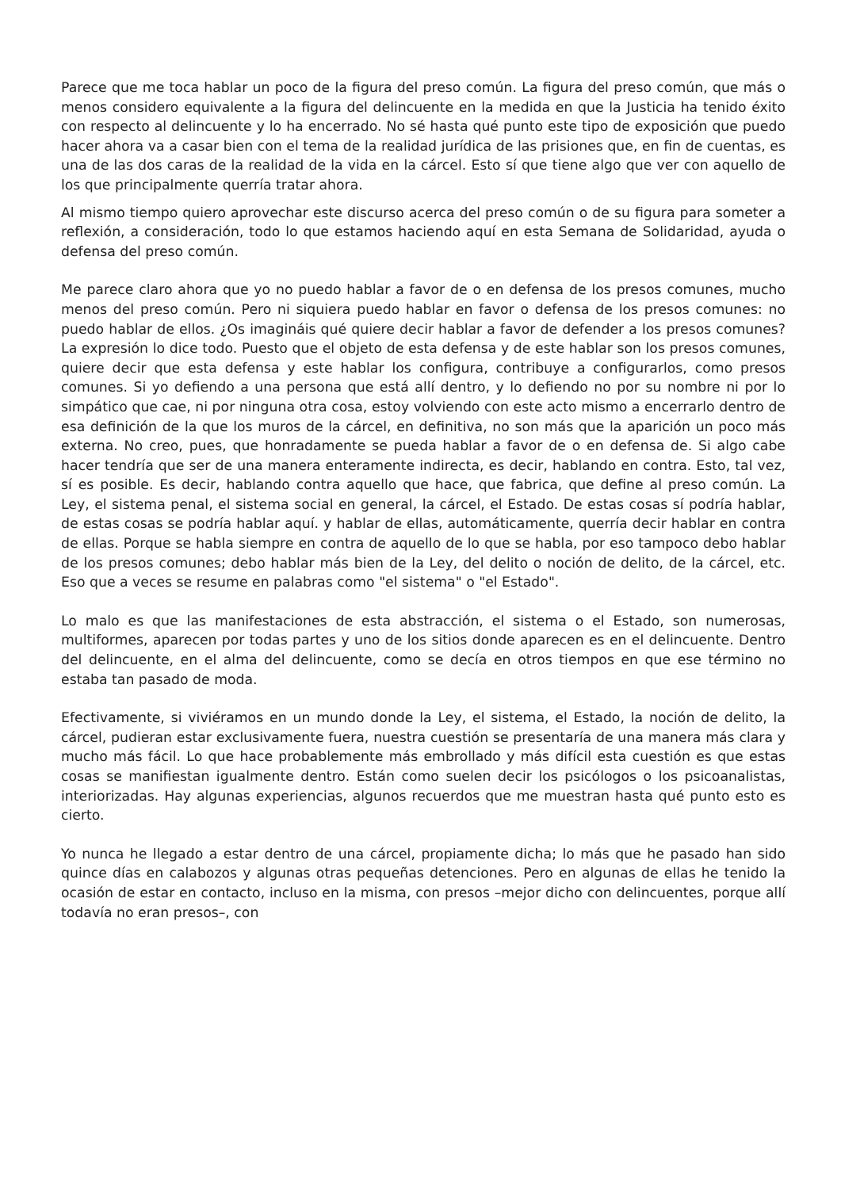Parece que me toca hablar un poco de la figura del preso común. La figura del preso común, que más o menos considero equivalente a la figura del delincuente en la medida en que la Justicia ha tenido éxito con respecto al delincuente y lo ha encerrado. No sé hasta qué punto este tipo de exposición que puedo hacer ahora va a casar bien con el tema de la realidad jurídica de las prisiones que, en fin de cuentas, es una de las dos caras de la realidad de la vida en la cárcel. Esto sí que tiene algo que ver con aquello de los que principalmente querría tratar ahora.
Al mismo tiempo quiero aprovechar este discurso acerca del preso común o de su figura para someter a reflexión, a consideración, todo lo que estamos haciendo aquí en esta Semana de Solidaridad, ayuda o defensa del preso común.
Me parece claro ahora que yo no puedo hablar a favor de o en defensa de los presos comunes, mucho menos del preso común. Pero ni siquiera puedo hablar en favor o defensa de los presos comunes: no puedo hablar de ellos. ¿Os imagináis qué quiere decir hablar a favor de defender a los presos comunes? La expresión lo dice todo. Puesto que el objeto de esta defensa y de este hablar son los presos comunes, quiere decir que esta defensa y este hablar los configura, contribuye a configurarlos, como presos comunes. Si yo defiendo a una persona que está allí dentro, y lo defiendo no por su nombre ni por lo simpático que cae, ni por ninguna otra cosa, estoy volviendo con este acto mismo a encerrarlo dentro de esa definición de la que los muros de la cárcel, en definitiva, no son más que la aparición un poco más externa. No creo, pues, que honradamente se pueda hablar a favor de o en defensa de. Si algo cabe hacer tendría que ser de una manera enteramente indirecta, es decir, hablando en contra. Esto, tal vez, sí es posible. Es decir, hablando contra aquello que hace, que fabrica, que define al preso común. La Ley, el sistema penal, el sistema social en general, la cárcel, el Estado. De estas cosas sí podría hablar, de estas cosas se podría hablar aquí. y hablar de ellas, automáticamente, querría decir hablar en contra de ellas. Porque se habla siempre en contra de aquello de lo que se habla, por eso tampoco debo hablar de los presos comunes; debo hablar más bien de la Ley, del delito o noción de delito, de la cárcel, etc. Eso que a veces se resume en palabras como "el sistema" o "el Estado".
Lo malo es que las manifestaciones de esta abstracción, el sistema o el Estado, son numerosas, multiformes, aparecen por todas partes y uno de los sitios donde aparecen es en el delincuente. Dentro del delincuente, en el alma del delincuente, como se decía en otros tiempos en que ese término no estaba tan pasado de moda.
Efectivamente, si viviéramos en un mundo donde la Ley, el sistema, el Estado, la noción de delito, la cárcel, pudieran estar exclusivamente fuera, nuestra cuestión se presentaría de una manera más clara y mucho más fácil. Lo que hace probablemente más embrollado y más difícil esta cuestión es que estas cosas se manifiestan igualmente dentro. Están como suelen decir los psicólogos o los psicoanalistas, interiorizadas. Hay algunas experiencias, algunos recuerdos que me muestran hasta qué punto esto es cierto.
Yo nunca he llegado a estar dentro de una cárcel, propiamente dicha; lo más que he pasado han sido quince días en calabozos y algunas otras pequeñas detenciones. Pero en algunas de ellas he tenido la ocasión de estar en contacto, incluso en la misma, con presos –mejor dicho con delincuentes, porque allí todavía no eran presos–, con